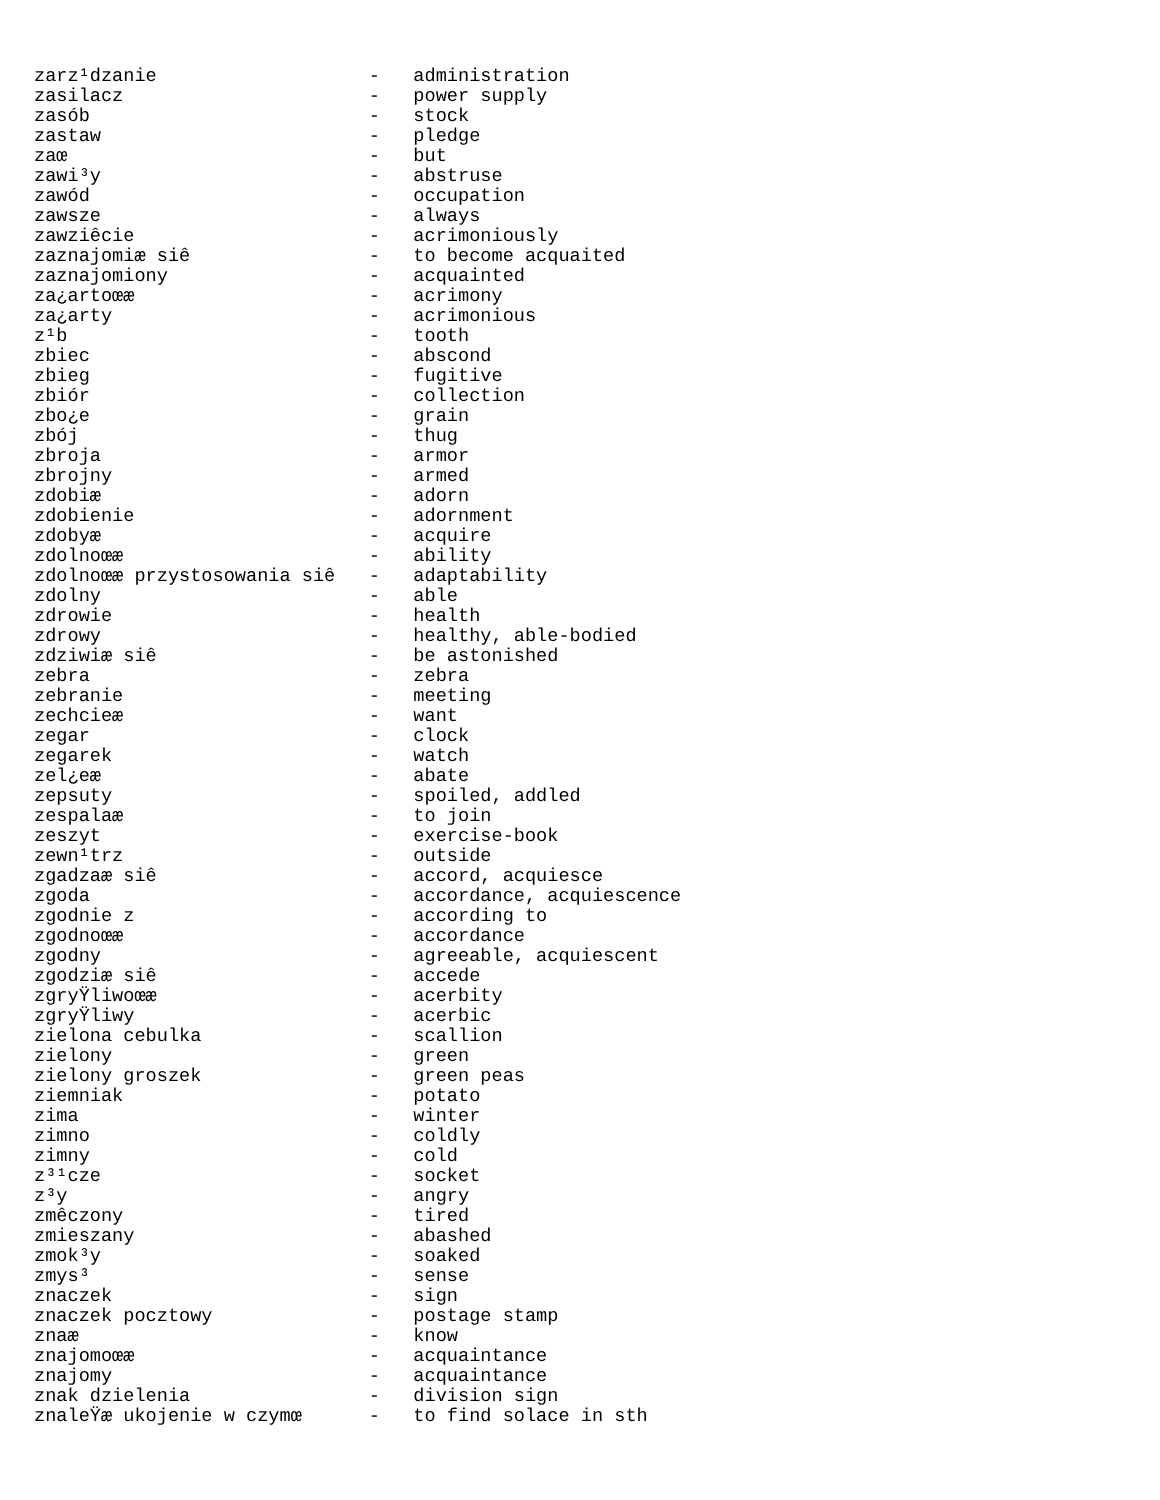zarz¹dzanie                   -   administration
zasilacz                      -   power supply
zasób                         -   stock
zastaw                        -   pledge
zaœ                           -   but
zawi³y                        -   abstruse
zawód                         -   occupation
zawsze                        -   always
zawziêcie                     -   acrimoniously
zaznajomiæ siê                -   to become acquaited
zaznajomiony                  -   acquainted
za¿artoœæ                     -   acrimony
za¿arty                       -   acrimonious
z¹b                           -   tooth
zbiec                         -   abscond
zbieg                         -   fugitive
zbiór                         -   collection
zbo¿e                         -   grain
zbój                          -   thug
zbroja                        -   armor
zbrojny                       -   armed
zdobiæ                        -   adorn
zdobienie                     -   adornment
zdobyæ                        -   acquire
zdolnoœæ                      -   ability
zdolnoœæ przystosowania siê   -   adaptability
zdolny                        -   able
zdrowie                       -   health
zdrowy                        -   healthy, able-bodied
zdziwiæ siê                   -   be astonished
zebra                         -   zebra
zebranie                      -   meeting
zechcieæ                      -   want
zegar                         -   clock
zegarek                       -   watch
zel¿eæ                        -   abate
zepsuty                       -   spoiled, addled
zespalaæ                      -   to join
zeszyt                        -   exercise-book
zewn¹trz                      -   outside
zgadzaæ siê                   -   accord, acquiesce
zgoda                         -   accordance, acquiescence
zgodnie z                     -   according to
zgodnoœæ                      -   accordance
zgodny                        -   agreeable, acquiescent
zgodziæ siê                   -   accede
zgryŸliwoœæ                   -   acerbity
zgryŸliwy                     -   acerbic
zielona cebulka               -   scallion
zielony                       -   green
zielony groszek               -   green peas
ziemniak                      -   potato
zima                          -   winter
zimno                         -   coldly
zimny                         -   cold
z³¹cze                        -   socket
z³y                           -   angry
zmêczony                      -   tired
zmieszany                     -   abashed
zmok³y                        -   soaked
zmys³                         -   sense
znaczek                       -   sign
znaczek pocztowy              -   postage stamp
znaæ                          -   know
znajomoœæ                     -   acquaintance
znajomy                       -   acquaintance
znak dzielenia                -   division sign
znaleŸæ ukojenie w czymœ      -   to find solace in sth